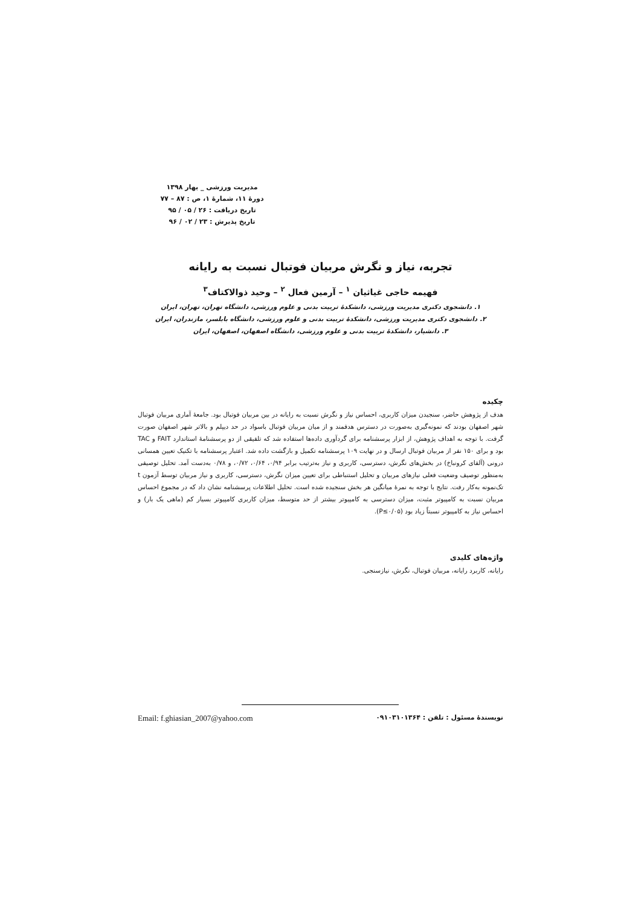مدیریت ورزشی _ بهار ۱۳۹۸
دورۀ ۱۱، شمارۀ ۱، ص : ۸۷ – ۷۷
تاریخ دریافت : ۲۶ / ۰۵ / ۹۵
تاریخ پذیرش : ۲۳ / ۰۲ / ۹۶
تجربه، نیاز و نگرش مربیان فوتبال نسبت به رایانه
فهیمه حاجی غیاثیان <sup>۱</sup> – آرمین فعال <sup>۲</sup> – وحید ذوالاکتاف<sup>۳</sup>
۱. دانشجوی دکتری مدیریت ورزشی، دانشکدۀ تربیت بدنی و علوم ورزشی، دانشگاه تهران، تهران، ایران
۲. دانشجوی دکتری مدیریت ورزشی، دانشکدۀ تربیت بدنی و علوم ورزشی، دانشگاه بابلسر، مازندران، ایران
۳. دانشیار، دانشکدۀ تربیت بدنی و علوم ورزشی، دانشگاه اصفهان، اصفهان، ایران
چکیده
هدف از پژوهش حاضر، سنجیدن میزان کاربری، احساس نیاز و نگرش نسبت به رایانه در بین مربیان فوتبال بود. جامعۀ آماری مربیان فوتبال شهر اصفهان بودند که نمونه‌گیری به‌صورت در دسترس هدفمند و از میان مربیان فوتبال باسواد در حد دیپلم و بالاتر شهر اصفهان صورت گرفت. با توجه به اهداف پژوهش، از ابزار پرسشنامه برای گردآوری داده‌ها استفاده شد که تلفیقی از دو پرسشنامۀ استاندارد FAIT و TAC بود و برای ۱۵۰ نفر از مربیان فوتبال ارسال و در نهایت ۱۰۹ پرسشنامه تکمیل و بازگشت داده شد. اعتبار پرسشنامه با تکنیک تعیین همسانی درونی (آلفای کرونباخ) در بخش‌های نگرش، دسترسی، کاربری و نیاز به‌ترتیب برابر ۰/۹۴، ۰/۶۴، ۰/۷۲، و ۰/۷۸ به‌دست آمد. تحلیل توصیفی به‌منظور توصیف وضعیت فعلی نیازهای مربیان و تحلیل استنباطی برای تعیین میزان نگرش، دسترسی، کاربری و نیاز مربیان توسط آزمون t تک‌نمونه به‌کار رفت. نتایج با توجه به نمرۀ میانگین هر بخش سنجیده شده است. تحلیل اطلاعات پرسشنامه نشان داد که در مجموع احساس مربیان نسبت به کامپیوتر مثبت، میزان دسترسی به کامپیوتر بیشتر از حد متوسط، میزان کاربری کامپیوتر بسیار کم (ماهی یک بار) و احساس نیاز به کامپیوتر نسبتاً زیاد بود (P≤۰/۰۵).
واژه‌های کلیدی
رایانه، کاربرد رایانه، مربیان فوتبال، نگرش، نیازسنجی.
نویسندۀ مسئول : تلفن : ۰۹۱۰۳۱۰۱۳۶۴ Email: f.ghiasian_2007@yahoo.com